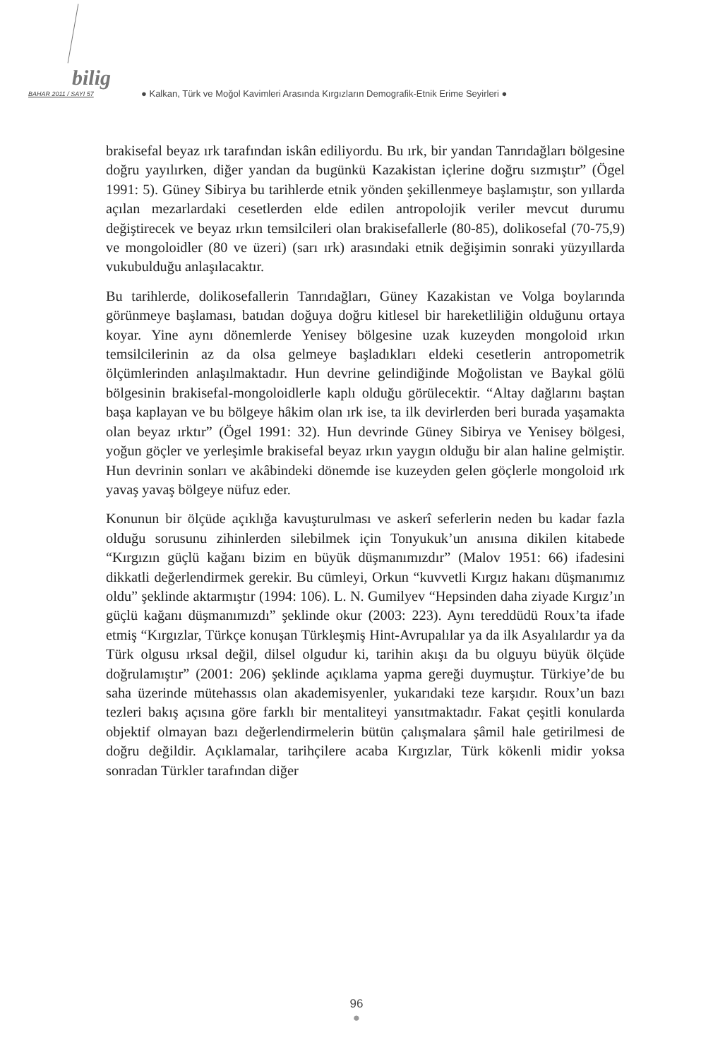bilig
BAHAR 2011 / SAYI 57 ● Kalkan, Türk ve Moğol Kavimleri Arasında Kırgızların Demografik-Etnik Erime Seyirleri ●
brakisefal beyaz ırk tarafından iskân ediliyordu. Bu ırk, bir yandan Tanrıdağları bölgesine doğru yayılırken, diğer yandan da bugünkü Kazakistan içlerine doğru sızmıştır” (Ögel 1991: 5). Güney Sibirya bu tarihlerde etnik yönden şekillenmeye başlamıştır, son yıllarda açılan mezarlardaki cesetlerden elde edilen antropolojik veriler mevcut durumu değiştirecek ve beyaz ırkın temsilcileri olan brakisefallerle (80-85), dolikosefal (70-75,9) ve mongoloidler (80 ve üzeri) (sarı ırk) arasındaki etnik değişimin sonraki yüzyıllarda vukubulduğu anlaşılacaktır.
Bu tarihlerde, dolikosefallerin Tanrıdağları, Güney Kazakistan ve Volga boylarında görünmeye başlaması, batıdan doğuya doğru kitlesel bir hareketliliğin olduğunu ortaya koyar. Yine aynı dönemlerde Yenisey bölgesine uzak kuzeyden mongoloid ırkın temsilcilerinin az da olsa gelmeye başladıkları eldeki cesetlerin antropometrik ölçümlerinden anlaşılmaktadır. Hun devrine gelindiğinde Moğolistan ve Baykal gölü bölgesinin brakisefal-mongoloidlerle kaplı olduğu görülecektir. “Altay dağlarını baştan başa kaplayan ve bu bölgeye hâkim olan ırk ise, ta ilk devirlerden beri burada yaşamakta olan beyaz ırktır” (Ögel 1991: 32). Hun devrinde Güney Sibirya ve Yenisey bölgesi, yoğun göçler ve yerleşimle brakisefal beyaz ırkın yaygın olduğu bir alan haline gelmiştir. Hun devrinin sonları ve akâbindeki dönemde ise kuzeyden gelen göçlerle mongoloid ırk yavaş yavaş bölgeye nüfuz eder.
Konunun bir ölçüde açıklığa kavuşturulması ve askerî seferlerin neden bu kadar fazla olduğu sorusunu zihinlerden silebilmek için Tonyukuk’un anısına dikilen kitabede “Kırgızın güçlü kağanı bizim en büyük düşmanımızdır” (Malov 1951: 66) ifadesini dikkatli değerlendirmek gerekir. Bu cümleyi, Orkun “kuvvetli Kırgız hakanı düşmanımız oldu” şeklinde aktarmıştır (1994: 106). L. N. Gumilyev “Hepsinden daha ziyade Kırgız’ın güçlü kağanı düşmanımızdı” şeklinde okur (2003: 223). Aynı tereddüdü Roux’ta ifade etmiş “Kırgızlar, Türkçe konuşan Türkleşmiş Hint-Avrupalılar ya da ilk Asyalılardır ya da Türk olgusu ırksal değil, dilsel olgudur ki, tarihin akışı da bu olguyu büyük ölçüde doğrulamıştır” (2001: 206) şeklinde açıklama yapma gereği duymuştur. Türkiye’de bu saha üzerinde mütehassıs olan akademisyenler, yukarıdaki teze karşıdır. Roux’un bazı tezleri bakış açısına göre farklı bir mentaliteyi yansıtmaktadır. Fakat çeşitli konularda objektif olmayan bazı değerlendirmelerin bütün çalışmalara şâmil hale getirilmesi de doğru değildir. Açıklamalar, tarihçilere acaba Kırgızlar, Türk kökenli midir yoksa sonradan Türkler tarafından diğer
96
●